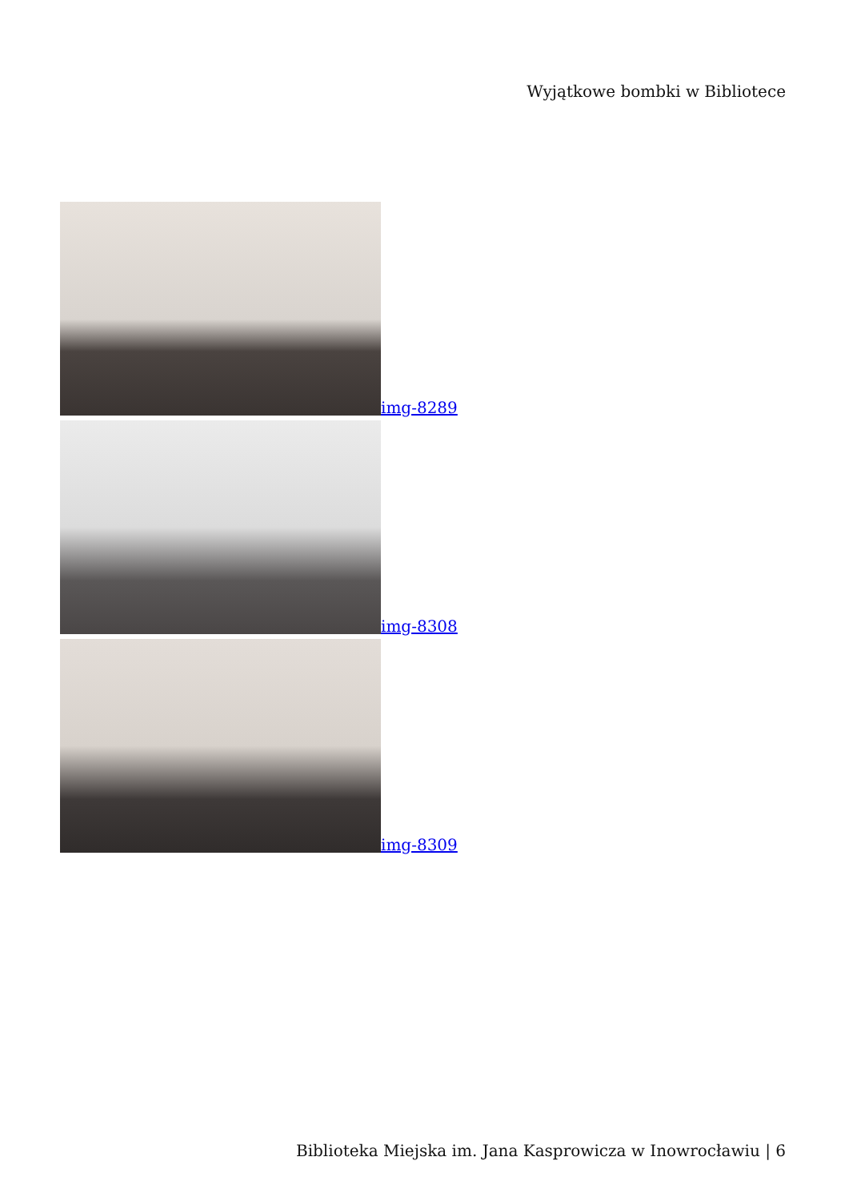Wyjątkowe bombki w Bibliotece
img-8289
img-8308
img-8309
Biblioteka Miejska im. Jana Kasprowicza w Inowrocławiu | 6